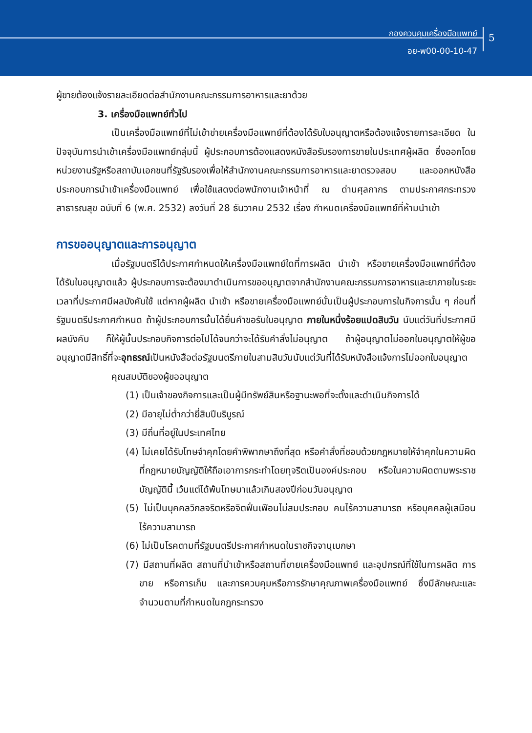กองควบคุมเครื่องมือแพทย์
อย-พ00-00-10-47
5
ผู้ขายต้องแจ้งรายละเอียดต่อสำนักงานคณะกรรมการอาหารและยาด้วย
3. เครื่องมือแพทย์ทั่วไป
เป็นเครื่องมือแพทย์ที่ไม่เข้าข่ายเครื่องมือแพทย์ที่ต้องได้รับใบอนุญาตหรือต้องแจ้งรายการละเอียด ในปัจจุบันการนำเข้าเครื่องมือแพทย์กลุ่มนี้ ผู้ประกอบการต้องแสดงหนังสือรับรองการขายในประเทศผู้ผลิต ซึ่งออกโดยหน่วยงานรัฐหรือสถาบันเอกชนที่รัฐรับรองเพื่อให้สำนักงานคณะกรรมการอาหารและยาตรวจสอบ และออกหนังสือประกอบการนำเข้าเครื่องมือแพทย์ เพื่อใช้แสดงต่อพนักงานเจ้าหน้าที่ ณ ด่านศุลกากร ตามประกาศกระทรวงสาธารณสุข ฉบับที่ 6 (พ.ศ. 2532) ลงวันที่ 28 ธันวาคม 2532 เรื่อง กำหนดเครื่องมือแพทย์ที่ห้ามนำเข้า
การขออนุญาตและการอนุญาต
เมื่อรัฐมนตรีได้ประกาศกำหนดให้เครื่องมือแพทย์ใดที่การผลิต นำเข้า หรือขายเครื่องมือแพทย์ที่ต้องได้รับใบอนุญาตแล้ว ผู้ประกอบการจะต้องมาดำเนินการขออนุญาตจากสำนักงานคณะกรรมการอาหารและยาภายในระยะเวลาที่ประกาศมีผลบังคับใช้ แต่หากผู้ผลิต นำเข้า หรือขายเครื่องมือแพทย์นั้นเป็นผู้ประกอบการในกิจการนั้น ๆ ก่อนที่รัฐมนตรีประกาศกำหนด ถ้าผู้ประกอบการนั้นได้ยื่นคำขอรับใบอนุญาต ภายในหนึ่งร้อยแปดสิบวัน นับแต่วันที่ประกาศมีผลบังคับ ก็ให้ผู้นั้นประกอบกิจการต่อไปได้จนกว่าจะได้รับคำสั่งไม่อนุญาต ถ้าผู้อนุญาตไม่ออกใบอนุญาตให้ผู้ขออนุญาตมีสิทธิ์ที่จะอุทธรณ์เป็นหนังสือต่อรัฐมนตรีภายในสามสิบวันนับแต่วันที่ได้รับหนังสือแจ้งการไม่ออกใบอนุญาต
คุณสมบัติของผู้ขออนุญาต
(1) เป็นเจ้าของกิจการและเป็นผู้มีทรัพย์สินหรือฐานะพอที่จะตั้งและดำเนินกิจการได้
(2) มีอายุไม่ต่ำกว่ายี่สิบปีบริบูรณ์
(3) มีถิ่นที่อยู่ในประเทศไทย
(4) ไม่เคยได้รับโทษจำคุกโดยคำพิพากษาถึงที่สุด หรือคำสั่งที่ชอบด้วยกฎหมายให้จำคุกในความผิดที่กฎหมายบัญญัติให้ถือเอาการกระทำโดยทุจริตเป็นองค์ประกอบ หรือในความผิดตามพระราชบัญญัตินี้ เว้นแต่ได้พ้นโทษมาแล้วเกินสองปีก่อนวันอนุญาต
(5) ไม่เป็นบุคคลวิกลจริตหรือจิตฟั่นเฟือนไม่สมประกอบ คนไร้ความสามารถ หรือบุคคลผู้เสมือนไร้ความสามารถ
(6) ไม่เป็นโรคตามที่รัฐมนตรีประกาศกำหนดในราชกิจจานุเบกษา
(7) มีสถานที่ผลิต สถานที่นำเข้าหรือสถานที่ขายเครื่องมือแพทย์ และอุปกรณ์ที่ใช้ในการผลิต การขาย หรือการเก็บ และการควบคุมหรือการรักษาคุณภาพเครื่องมือแพทย์ ซึ่งมีลักษณะและจำนวนตามที่กำหนดในกฎกระทรวง